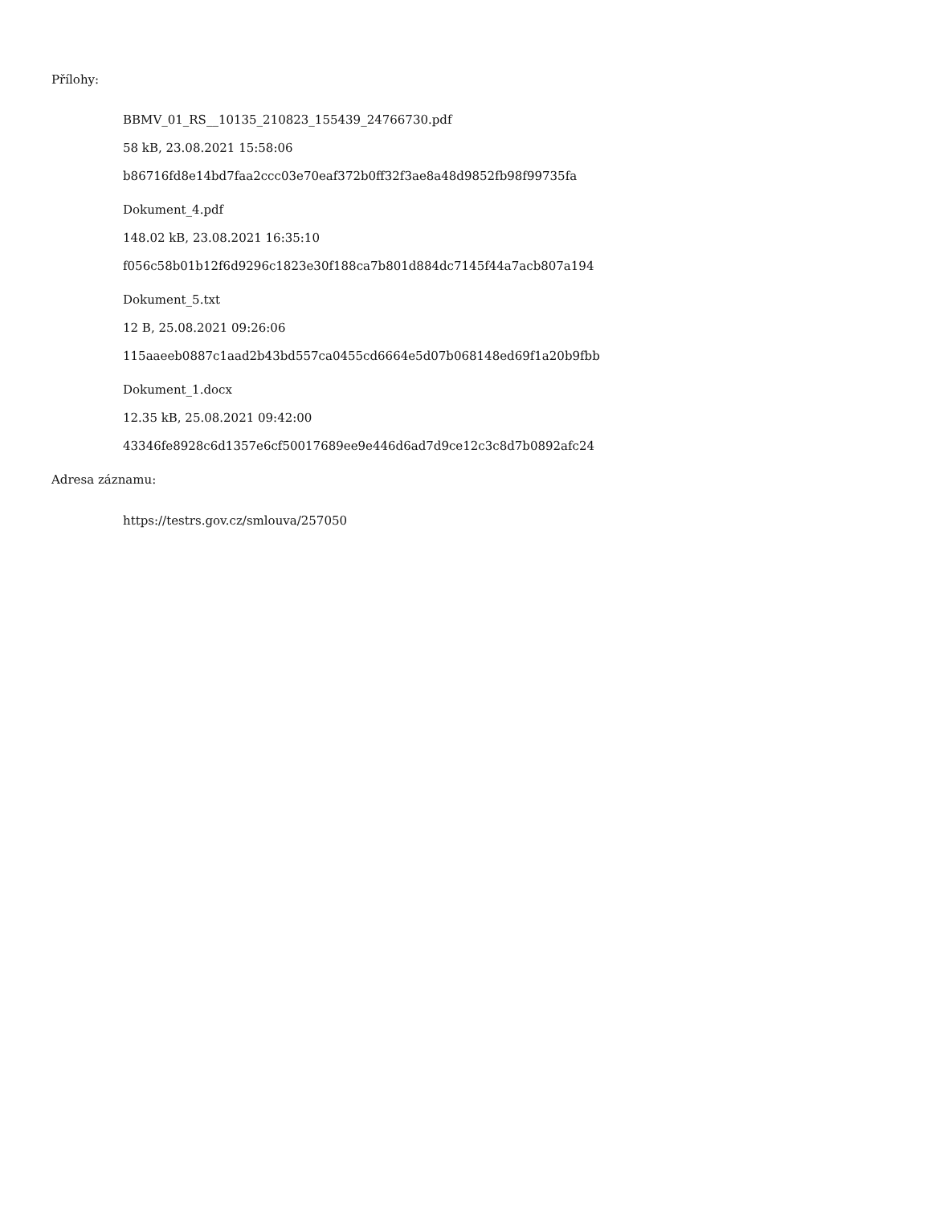Přílohy:
BBMV_01_RS__10135_210823_155439_24766730.pdf
58 kB, 23.08.2021 15:58:06
b86716fd8e14bd7faa2ccc03e70eaf372b0ff32f3ae8a48d9852fb98f99735fa
Dokument_4.pdf
148.02 kB, 23.08.2021 16:35:10
f056c58b01b12f6d9296c1823e30f188ca7b801d884dc7145f44a7acb807a194
Dokument_5.txt
12 B, 25.08.2021 09:26:06
115aaeeb0887c1aad2b43bd557ca0455cd6664e5d07b068148ed69f1a20b9fbb
Dokument_1.docx
12.35 kB, 25.08.2021 09:42:00
43346fe8928c6d1357e6cf50017689ee9e446d6ad7d9ce12c3c8d7b0892afc24
Adresa záznamu:
https://testrs.gov.cz/smlouva/257050